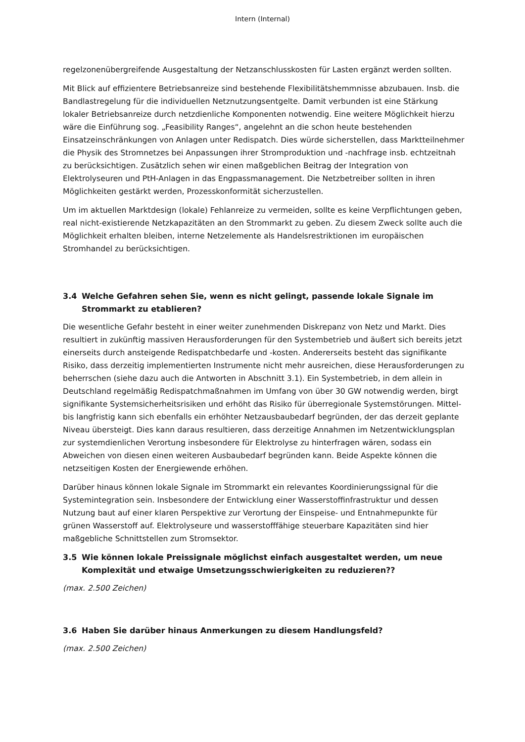Intern (Internal)
regelzonenübergreifende Ausgestaltung der Netzanschlusskosten für Lasten ergänzt werden sollten.
Mit Blick auf effizientere Betriebsanreize sind bestehende Flexibilitätshemmnisse abzubauen. Insb. die Bandlastregelung für die individuellen Netznutzungsentgelte. Damit verbunden ist eine Stärkung lokaler Betriebsanreize durch netzdienliche Komponenten notwendig. Eine weitere Möglichkeit hierzu wäre die Einführung sog. „Feasibility Ranges“, angelehnt an die schon heute bestehenden Einsatzeinschränkungen von Anlagen unter Redispatch. Dies würde sicherstellen, dass Marktteilnehmer die Physik des Stromnetzes bei Anpassungen ihrer Stromproduktion und -nachfrage insb. echtzeitnah zu berücksichtigen. Zusätzlich sehen wir einen maßgeblichen Beitrag der Integration von Elektrolyseuren und PtH-Anlagen in das Engpassmanagement. Die Netzbetreiber sollten in ihren Möglichkeiten gestärkt werden, Prozesskonformität sicherzustellen.
Um im aktuellen Marktdesign (lokale) Fehlanreize zu vermeiden, sollte es keine Verpflichtungen geben, real nicht-existierende Netzkapazitäten an den Strommarkt zu geben. Zu diesem Zweck sollte auch die Möglichkeit erhalten bleiben, interne Netzelemente als Handelsrestriktionen im europäischen Stromhandel zu berücksichtigen.
3.4 Welche Gefahren sehen Sie, wenn es nicht gelingt, passende lokale Signale im Strommarkt zu etablieren?
Die wesentliche Gefahr besteht in einer weiter zunehmenden Diskrepanz von Netz und Markt. Dies resultiert in zukünftig massiven Herausforderungen für den Systembetrieb und äußert sich bereits jetzt einerseits durch ansteigende Redispatchbedarfe und -kosten. Andererseits besteht das signifikante Risiko, dass derzeitig implementierten Instrumente nicht mehr ausreichen, diese Herausforderungen zu beherrschen (siehe dazu auch die Antworten in Abschnitt 3.1). Ein Systembetrieb, in dem allein in Deutschland regelmäßig Redispatchmaßnahmen im Umfang von über 30 GW notwendig werden, birgt signifikante Systemsicherheitsrisiken und erhöht das Risiko für überregionale Systemstörungen. Mittel- bis langfristig kann sich ebenfalls ein erhöhter Netzausbaubedarf begründen, der das derzeit geplante Niveau übersteigt. Dies kann daraus resultieren, dass derzeitige Annahmen im Netzentwicklungsplan zur systemdienlichen Verortung insbesondere für Elektrolyse zu hinterfragen wären, sodass ein Abweichen von diesen einen weiteren Ausbaubedarf begründen kann. Beide Aspekte können die netzseitigen Kosten der Energiewende erhöhen.
Darüber hinaus können lokale Signale im Strommarkt ein relevantes Koordinierungssignal für die Systemintegration sein. Insbesondere der Entwicklung einer Wasserstoffinfrastruktur und dessen Nutzung baut auf einer klaren Perspektive zur Verortung der Einspeise- und Entnahmepunkte für grünen Wasserstoff auf. Elektrolyseure und wasserstofffähige steuerbare Kapazitäten sind hier maßgebliche Schnittstellen zum Stromsektor.
3.5 Wie können lokale Preissignale möglichst einfach ausgestaltet werden, um neue Komplexität und etwaige Umsetzungsschwierigkeiten zu reduzieren??
(max. 2.500 Zeichen)
3.6 Haben Sie darüber hinaus Anmerkungen zu diesem Handlungsfeld?
(max. 2.500 Zeichen)